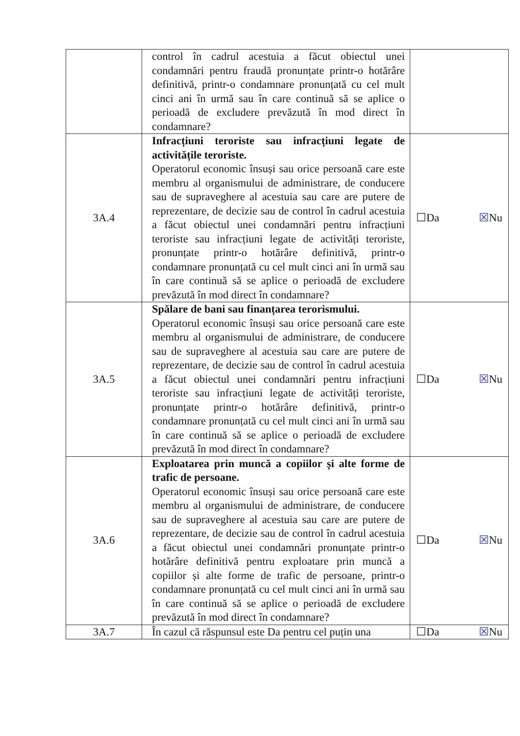| | control în cadrul acestuia a făcut obiectul unei condamnări pentru fraudă pronunțate printr-o hotărâre definitivă, printr-o condamnare pronunțată cu cel mult cinci ani în urmă sau în care continuă să se aplice o perioadă de excludere prevăzută în mod direct în condamnare? | |
| 3A.4 | Infracțiuni teroriste sau infracțiuni legate de activitățile teroriste. Operatorul economic însuși sau orice persoană care este membru al organismului de administrare, de conducere sau de supraveghere al acestuia sau care are putere de reprezentare, de decizie sau de control în cadrul acestuia a făcut obiectul unei condamnări pentru infracțiuni teroriste sau infracțiuni legate de activități teroriste, pronunțate printr-o hotărâre definitivă, printr-o condamnare pronunțată cu cel mult cinci ani în urmă sau în care continuă să se aplice o perioadă de excludere prevăzută în mod direct în condamnare? | ☐Da ☒ Nu |
| 3A.5 | Spălare de bani sau finanțarea terorismului. Operatorul economic însuși sau orice persoană care este membru al organismului de administrare, de conducere sau de supraveghere al acestuia sau care are putere de reprezentare, de decizie sau de control în cadrul acestuia a făcut obiectul unei condamnări pentru infracțiuni teroriste sau infracțiuni legate de activități teroriste, pronunțate printr-o hotărâre definitivă, printr-o condamnare pronunțată cu cel mult cinci ani în urmă sau în care continuă să se aplice o perioadă de excludere prevăzută în mod direct în condamnare? | ☐Da ☒ Nu |
| 3A.6 | Exploatarea prin muncă a copiilor și alte forme de trafic de persoane. Operatorul economic însuși sau orice persoană care este membru al organismului de administrare, de conducere sau de supraveghere al acestuia sau care are putere de reprezentare, de decizie sau de control în cadrul acestuia a făcut obiectul unei condamnări pronunțate printr-o hotărâre definitivă pentru exploatare prin muncă a copiilor și alte forme de trafic de persoane, printr-o condamnare pronunțată cu cel mult cinci ani în urmă sau în care continuă să se aplice o perioadă de excludere prevăzută în mod direct în condamnare? | ☐Da ☒ Nu |
| 3A.7 | În cazul că răspunsul este Da pentru cel puțin una | ☐Da ☒ Nu |